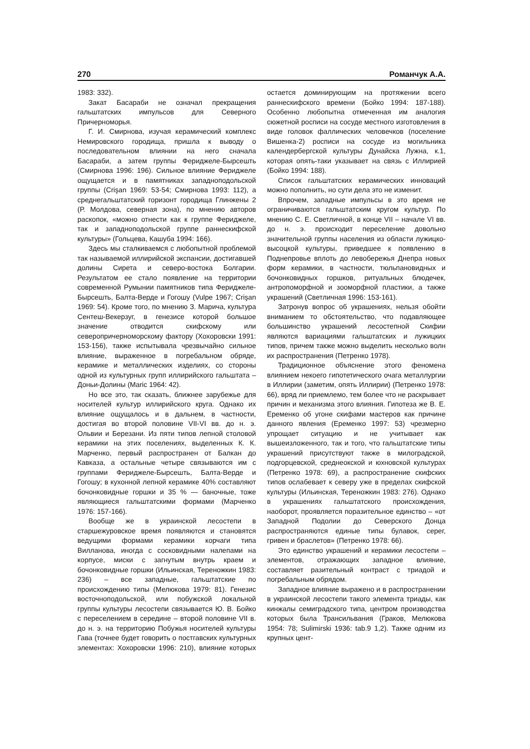270 Романчук А.А.
1983: 332).
Закат Басараби не означал прекращения гальштатских импульсов для Северного Причерноморья.
Г. И. Смирнова, изучая керамический комплекс Немировского городища, пришла к выводу о последовательном влиянии на него сначала Басараби, а затем группы Фериджеле-Бырсешть (Смирнова 1996: 196). Сильное влияние Фериджеле ощущается и в памятниках западноподольской группы (Crişan 1969: 53-54; Смирнова 1993: 112), а среднегальштатский горизонт городища Глинжены 2 (Р. Молдова, северная зона), по мнению авторов раскопок, «можно отнести как к группе Фериджеле, так и западноподольской группе раннескифской культуры» (Гольцева, Кашуба 1994: 166).
Здесь мы сталкиваемся с любопытной проблемой так называемой иллирийской экспансии, достигавшей долины Сирета и северо-востока Болгарии. Результатом ее стало появление на территории современной Румынии памятников типа Фериджеле-Бырсешть, Балта-Верде и Гогошу (Vulpe 1967; Crişan 1969: 54). Кроме того, по мнению З. Марича, культура Сентеш-Векерзуг, в генезисе которой большое значение отводится скифскому или северопричерноморскому фактору (Хохоровски 1991: 153-156), также испытывала чрезвычайно сильное влияние, выраженное в погребальном обряде, керамике и металлических изделиях, со стороны одной из культурных групп иллирийского гальштата – Доньи-Долины (Maric 1964: 42).
Но все это, так сказать, ближнее зарубежье для носителей культур иллирийского круга. Однако их влияние ощущалось и в дальнем, в частности, достигая во второй половине VII-VI вв. до н. э. Ольвии и Березани. Из пяти типов лепной столовой керамики на этих поселениях, выделенных К. К. Марченко, первый распространен от Балкан до Кавказа, а остальные четыре связываются им с группами Фериджеле-Бырсешть, Балта-Верде и Гогошу; в кухонной лепной керамике 40% составляют бочонковидные горшки и 35 % — баночные, тоже являющиеся гальштатскими формами (Марченко 1976: 157-166).
Вообще же в украинской лесостепи в старшежуровское время появляются и становятся ведущими формами керамики корчаги типа Вилланова, иногда с сосковидными налепами на корпусе, миски с загнутым внутрь краем и бочонковидные горшки (Ильинская, Тереножкин 1983: 236) – все западные, гальштатские по происхождению типы (Мелюкова 1979: 81). Генезис восточноподольской, или побужской локальной группы культуры лесостепи связывается Ю. В. Бойко с переселением в середине – второй половине VII в. до н. э. на территорию Побужья носителей культуры Гава (точнее будет говорить о постгавских культурных элементах: Хохоровски 1996: 210), влияние которых остается доминирующим на протяжении всего раннескифского времени (Бойко 1994: 187-188). Особенно любопытна отмеченная им аналогия сюжетной росписи на сосуде местного изготовления в виде головок фаллических человечков (поселение Вишенка-2) росписи на сосуде из могильника календербергской культуры Дунайска Лужна, к.1, которая опять-таки указывает на связь с Иллирией (Бойко 1994: 188).
Список гальштатских керамических инноваций можно пополнить, но сути дела это не изменит.
Впрочем, западные импульсы в это время не ограничиваются гальштатским кругом культур. По мнению С. Е. Светличной, в конце VII – начале VI вв. до н. э. происходит переселение довольно значительной группы населения из области лужицко-высоцкой культуры, приведшее к появлению в Поднепровье вплоть до левобережья Днепра новых форм керамики, в частности, тюльпановидных и бочонковидных горшков, ритуальных блюдечек, антропоморфной и зооморфной пластики, а также украшений (Светличная 1996: 153-161).
Затронув вопрос об украшениях, нельзя обойти вниманием то обстоятельство, что подавляющее большинство украшений лесостепной Скифии являются вариациями гальштатских и лужицких типов, причем также можно выделить несколько волн их распространения (Петренко 1978).
Традиционное объяснение этого феномена влиянием некоего гипотетического очага металлургии в Иллирии (заметим, опять Иллирии) (Петренко 1978: 66), вряд ли приемлемо, тем более что не раскрывает причин и механизма этого влияния. Гипотеза же В. Е. Еременко об угоне скифами мастеров как причине данного явления (Еременко 1997: 53) чрезмерно упрощает ситуацию и не учитывает как вышеизложенного, так и того, что гальштатские типы украшений присутствуют также в милоградской, подгорцевской, среднеокской и юхновской культурах (Петренко 1978: 69), а распространение скифских типов ослабевает к северу уже в пределах скифской культуры (Ильинская, Тереножкин 1983: 276). Однако в украшениях гальштатского происхождения, наоборот, проявляется поразительное единство – «от Западной Подолии до Северского Донца распространяются единые типы булавок, серег, гривен и браслетов» (Петренко 1978: 66).
Это единство украшений и керамики лесостепи – элементов, отражающих западное влияние, составляет разительный контраст с триадой и погребальным обрядом.
Западное влияние выражено и в распространении в украинской лесостепи такого элемента триады, как кинжалы семиградского типа, центром производства которых была Трансильвания (Граков, Мелюкова 1954: 78; Sulimirski 1936: tab.9 1,2). Также одним из крупных цент-